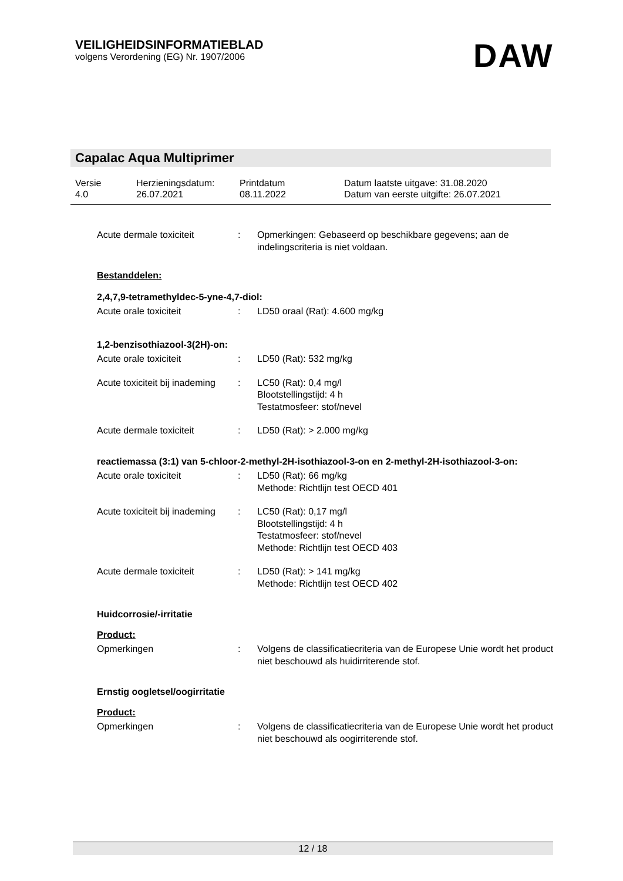VEILIGHEIDSINFORMATIEBLAD
volgens Verordening (EG) Nr. 1907/2006
DAW
Capalac Aqua Multiprimer
| Versie 4.0 | Herzieningsdatum: 26.07.2021 | Printdatum 08.11.2022 | Datum laatste uitgave: 31.08.2020 Datum van eerste uitgifte: 26.07.2021 |
Acute dermale toxiciteit : Opmerkingen: Gebaseerd op beschikbare gegevens; aan de indelingscriteria is niet voldaan.
Bestanddelen:
2,4,7,9-tetramethyldec-5-yne-4,7-diol:
Acute orale toxiciteit : LD50 oraal (Rat): 4.600 mg/kg
1,2-benzisothiazool-3(2H)-on:
Acute orale toxiciteit : LD50 (Rat): 532 mg/kg
Acute toxiciteit bij inademing
: LC50 (Rat): 0,4 mg/l
Blootstellingstijd: 4 h
Testatmosfeer: stof/nevel
Acute dermale toxiciteit : LD50 (Rat): > 2.000 mg/kg
reactiemassa (3:1) van 5-chloor-2-methyl-2H-isothiazool-3-on en 2-methyl-2H-isothiazool-3-on:
Acute orale toxiciteit : LD50 (Rat): 66 mg/kg
Methode: Richtlijn test OECD 401
Acute toxiciteit bij inademing
: LC50 (Rat): 0,17 mg/l
Blootstellingstijd: 4 h
Testatmosfeer: stof/nevel
Methode: Richtlijn test OECD 403
Acute dermale toxiciteit : LD50 (Rat): > 141 mg/kg
Methode: Richtlijn test OECD 402
Huidcorrosie/-irritatie
Product:
Opmerkingen : Volgens de classificatiecriteria van de Europese Unie wordt het product niet beschouwd als huidirriterende stof.
Ernstig oogletsel/oogirritatie
Product:
Opmerkingen : Volgens de classificatiecriteria van de Europese Unie wordt het product niet beschouwd als oogirriterende stof.
12 / 18